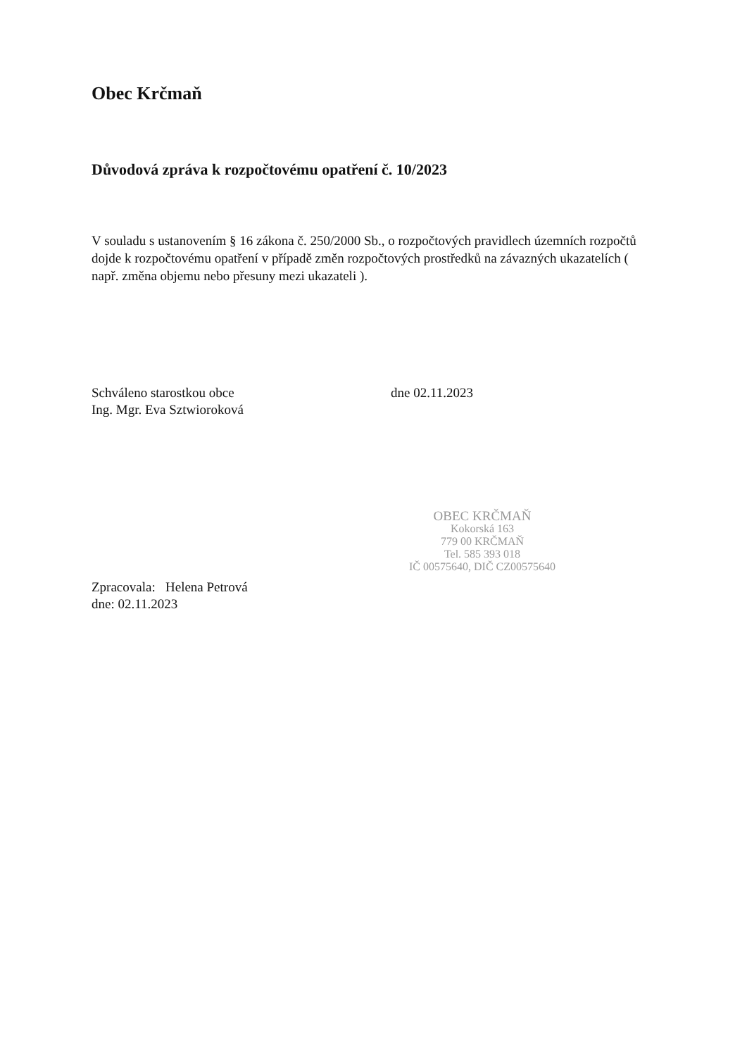Obec Krčmaň
Důvodová zpráva k rozpočtovému opatření č. 10/2023
V souladu s ustanovením § 16 zákona č. 250/2000 Sb., o rozpočtových pravidlech územních rozpočtů dojde k rozpočtovému opatření v případě změn rozpočtových prostředků na závazných ukazatelích ( např. změna objemu nebo přesuny mezi ukazateli ).
Schváleno starostkou obce
Ing. Mgr. Eva Sztwioroková
dne 02.11.2023
OBEC KRČMAŇ
Kokorská 163
779 00 KRČMAŇ
Tel. 585 393 018
IČ 00575640, DIČ CZ00575640
Zpracovala: Helena Petrová
dne: 02.11.2023